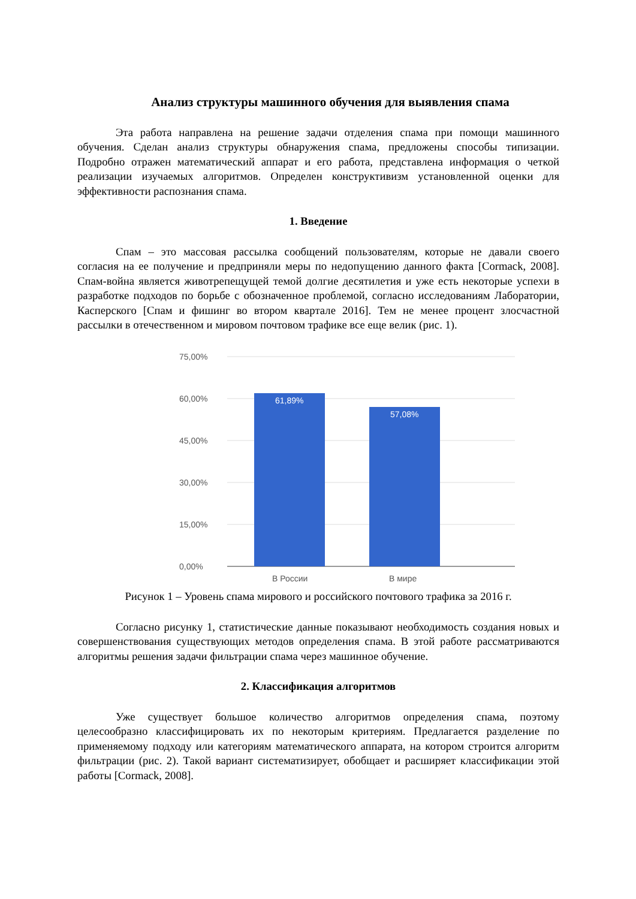Анализ структуры машинного обучения для выявления спама
Эта работа направлена на решение задачи отделения спама при помощи машинного обучения. Сделан анализ структуры обнаружения спама, предложены способы типизации. Подробно отражен математический аппарат и его работа, представлена информация о четкой реализации изучаемых алгоритмов. Определен конструктивизм установленной оценки для эффективности распознания спама.
1. Введение
Спам – это массовая рассылка сообщений пользователям, которые не давали своего согласия на ее получение и предприняли меры по недопущению данного факта [Cormack, 2008]. Спам-война является животрепещущей темой долгие десятилетия и уже есть некоторые успехи в разработке подходов по борьбе с обозначенное проблемой, согласно исследованиям Лаборатории, Касперского [Спам и фишинг во втором квартале 2016]. Тем не менее процент злосчастной рассылки в отечественном и мировом почтовом трафике все еще велик (рис. 1).
75,00%
60,00%
45,00%
30,00%
15,00%
0,00%
61,89%
57,08%
В России
В мире
Рисунок 1 – Уровень спама мирового и российского почтового трафика за 2016 г.
Согласно рисунку 1, статистические данные показывают необходимость создания новых и совершенствования существующих методов определения спама. В этой работе рассматриваются алгоритмы решения задачи фильтрации спама через машинное обучение.
2. Классификация алгоритмов
Уже существует большое количество алгоритмов определения спама, поэтому целесообразно классифицировать их по некоторым критериям. Предлагается разделение по применяемому подходу или категориям математического аппарата, на котором строится алгоритм фильтрации (рис. 2). Такой вариант систематизирует, обобщает и расширяет классификации этой работы [Cormack, 2008].